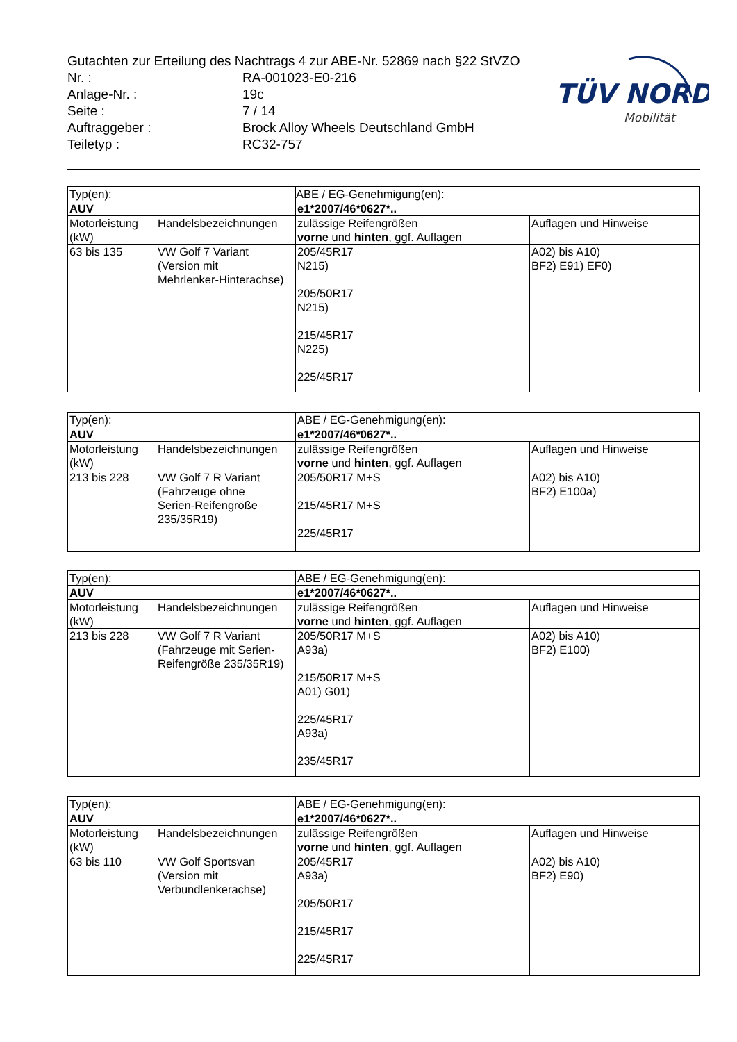Gutachten zur Erteilung des Nachtrags 4 zur ABE-Nr. 52869 nach §22 StVZO
| Nr. : | RA-001023-E0-216 |
| Anlage-Nr. : | 19c |
| Seite : | 7 / 14 |
| Auftraggeber : | Brock Alloy Wheels Deutschland GmbH |
| Teiletyp : | RC32-757 |
TÜV NORD
Mobilität
| Typ(en): | | ABE / EG-Genehmigung(en): | |
| AUV | | e1*2007/46*0627*.. | |
| Motorleistung (kW) | Handelsbezeichnungen | zulässige Reifengrößen vorne und hinten , ggf. Auflagen | Auflagen und Hinweise |
| 63 bis 135 | VW Golf 7 Variant (Version mit Mehrlenker-Hinterachse) | 205/45R17 N215) 205/50R17 N215) 215/45R17 N225) 225/45R17 | A02) bis A10) BF2) E91) EF0) |
| Typ(en): | | ABE / EG-Genehmigung(en): | |
| AUV | | e1*2007/46*0627*.. | |
| Motorleistung (kW) | Handelsbezeichnungen | zulässige Reifengrößen vorne und hinten , ggf. Auflagen | Auflagen und Hinweise |
| 213 bis 228 | VW Golf 7 R Variant (Fahrzeuge ohne Serien-Reifengröße 235/35R19) | 205/50R17 M+S 215/45R17 M+S 225/45R17 | A02) bis A10) BF2) E100a) |
| Typ(en): | | ABE / EG-Genehmigung(en): | |
| AUV | | e1*2007/46*0627*.. | |
| Motorleistung (kW) | Handelsbezeichnungen | zulässige Reifengrößen vorne und hinten , ggf. Auflagen | Auflagen und Hinweise |
| 213 bis 228 | VW Golf 7 R Variant (Fahrzeuge mit Serien- Reifengröße 235/35R19) | 205/50R17 M+S A93a) 215/50R17 M+S A01) G01) 225/45R17 A93a) 235/45R17 | A02) bis A10) BF2) E100) |
| Typ(en): | | ABE / EG-Genehmigung(en): | |
| AUV | | e1*2007/46*0627*.. | |
| Motorleistung (kW) | Handelsbezeichnungen | zulässige Reifengrößen vorne und hinten , ggf. Auflagen | Auflagen und Hinweise |
| 63 bis 110 | VW Golf Sportsvan (Version mit Verbundlenkerachse) | 205/45R17 A93a) 205/50R17 215/45R17 225/45R17 | A02) bis A10) BF2) E90) |